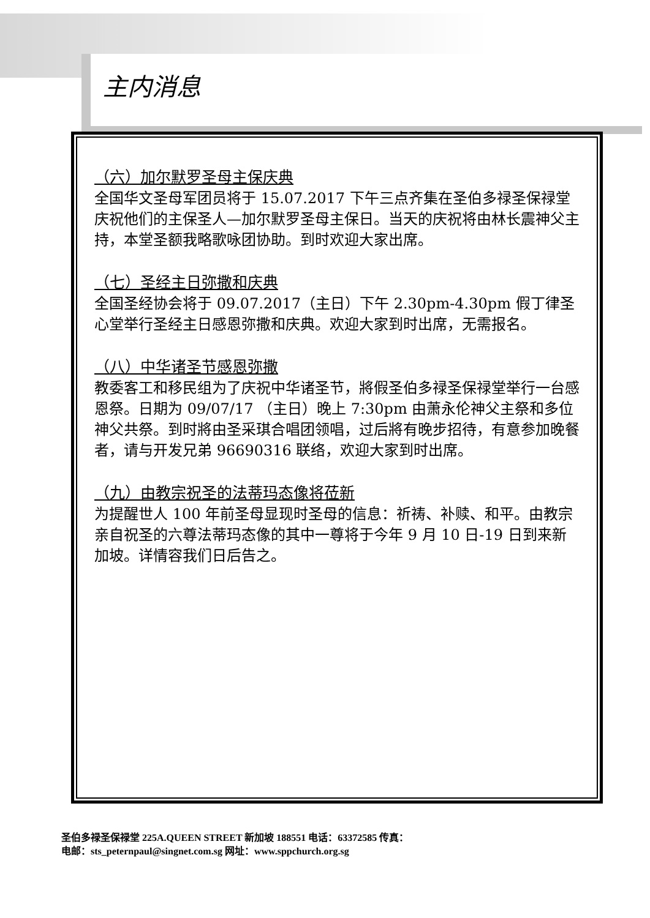主内消息
（六）加尔默罗圣母主保庆典
全国华文圣母军团员将于 15.07.2017 下午三点齐集在圣伯多禄圣保禄堂庆祝他们的主保圣人—加尔默罗圣母主保日。当天的庆祝将由林长震神父主持，本堂圣额我略歌咏团协助。到时欢迎大家出席。
（七）圣经主日弥撒和庆典
全国圣经协会将于 09.07.2017（主日）下午 2.30pm-4.30pm 假丁律圣心堂举行圣经主日感恩弥撒和庆典。欢迎大家到时出席，无需报名。
（八）中华诸圣节感恩弥撒
教委客工和移民组为了庆祝中华诸圣节，將假圣伯多禄圣保禄堂举行一台感恩祭。日期为 09/07/17 （主日）晚上 7:30pm 由萧永伦神父主祭和多位神父共祭。到时將由圣采琪合唱团领唱，过后將有晚步招待，有意参加晚餐者，请与开发兄弟 96690316 联络，欢迎大家到时出席。
（九）由教宗祝圣的法蒂玛态像将莅新
为提醒世人 100 年前圣母显现时圣母的信息：祈祷、补赎、和平。由教宗亲自祝圣的六尊法蒂玛态像的其中一尊将于今年 9 月 10 日-19 日到来新加坡。详情容我们日后告之。
圣伯多禄圣保禄堂 225A.QUEEN STREET 新加坡 188551 电话：63372585 传真：
电邮：sts_peternpaul@singnet.com.sg 网址：www.sppchurch.org.sg